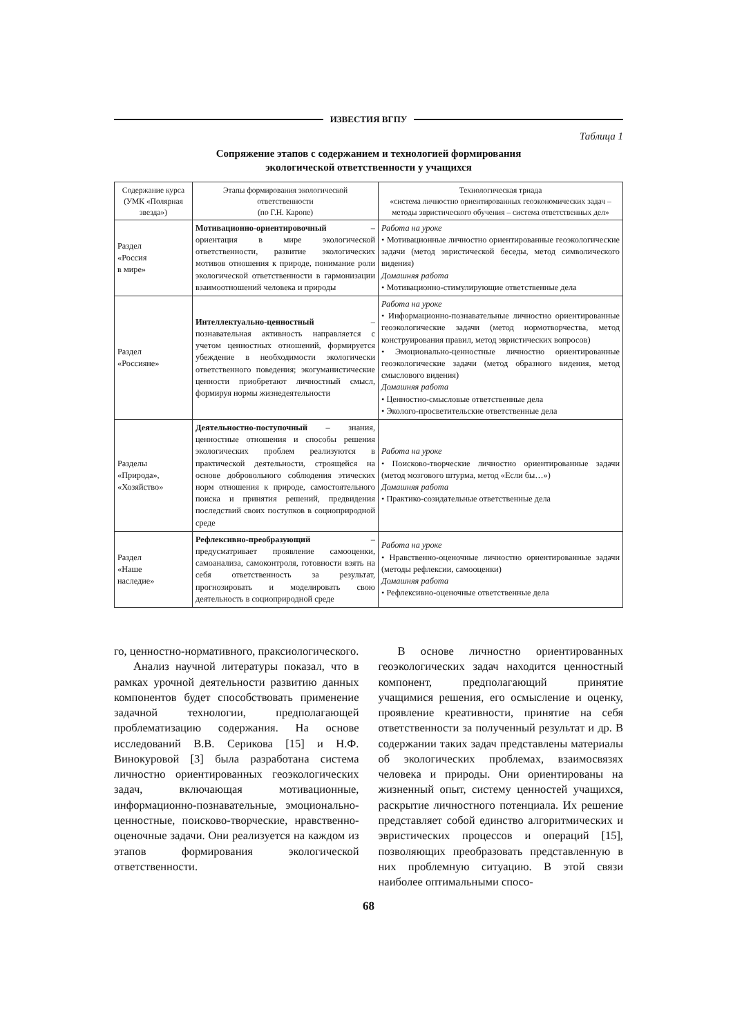ИЗВЕСТИЯ ВГПУ
Таблица 1
Сопряжение этапов с содержанием и технологией формирования
экологической ответственности у учащихся
| Содержание курса (УМК «Полярная звезда») | Этапы формирования экологической ответственности (по Г.Н. Каропе) | Технологическая триада «система личностно ориентированных геоэкономических задач – методы эвристического обучения – система ответственных дел» |
| --- | --- | --- |
| Раздел «Россия в мире» | Мотивационно-ориентировочный – ориентация в мире экологической ответственности, развитие экологических мотивов отношения к природе, понимание роли экологической ответственности в гармонизации взаимоотношений человека и природы | Работа на уроке • Мотивационные личностно ориентированные геоэкологические задачи (метод эвристической беседы, метод символического видения) Домашняя работа • Мотивационно-стимулирующие ответственные дела |
| Раздел «Россияне» | Интеллектуально-ценностный – познавательная активность направляется с учетом ценностных отношений, формируется убеждение в необходимости экологически ответственного поведения; экогуманистические ценности приобретают личностный смысл, формируя нормы жизнедеятельности | Работа на уроке • Информационно-познавательные личностно ориентированные геоэкологические задачи (метод нормотворчества, метод конструирования правил, метод эвристических вопросов) • Эмоционально-ценностные личностно ориентированные геоэкологические задачи (метод образного видения, метод смыслового видения) Домашняя работа • Ценностно-смысловые ответственные дела • Эколого-просветительские ответственные дела |
| Разделы «Природа», «Хозяйство» | Деятельностно-поступочный – знания, ценностные отношения и способы решения экологических проблем реализуются в практической деятельности, строящейся на основе добровольного соблюдения этических норм отношения к природе, самостоятельного поиска и принятия решений, предвидения последствий своих поступков в социоприродной среде | Работа на уроке • Поисково-творческие личностно ориентированные задачи (метод мозгового штурма, метод «Если бы…») Домашняя работа • Практико-созидательные ответственные дела |
| Раздел «Наше наследие» | Рефлексивно-преобразующий – предусматривает проявление самооценки, самоанализа, самоконтроля, готовности взять на себя ответственность за результат, прогнозировать и моделировать свою деятельность в социоприродной среде | Работа на уроке • Нравственно-оценочные личностно ориентированные задачи (методы рефлексии, самооценки) Домашняя работа • Рефлексивно-оценочные ответственные дела |
го, ценностно-нормативного, праксиологического.
Анализ научной литературы показал, что в рамках урочной деятельности развитию данных компонентов будет способствовать применение задачной технологии, предполагающей проблематизацию содержания. На основе исследований В.В. Серикова [15] и Н.Ф. Винокуровой [3] была разработана система личностно ориентированных геоэкологических задач, включающая мотивационные, информационно-познавательные, эмоционально-ценностные, поисково-творческие, нравственно-оценочные задачи. Они реализуется на каждом из этапов формирования экологической ответственности.
В основе личностно ориентированных геоэкологических задач находится ценностный компонент, предполагающий принятие учащимися решения, его осмысление и оценку, проявление креативности, принятие на себя ответственности за полученный результат и др. В содержании таких задач представлены материалы об экологических проблемах, взаимосвязях человека и природы. Они ориентированы на жизненный опыт, систему ценностей учащихся, раскрытие личностного потенциала. Их решение представляет собой единство алгоритмических и эвристических процессов и операций [15], позволяющих преобразовать представленную в них проблемную ситуацию. В этой связи наиболее оптимальными спосо-
68